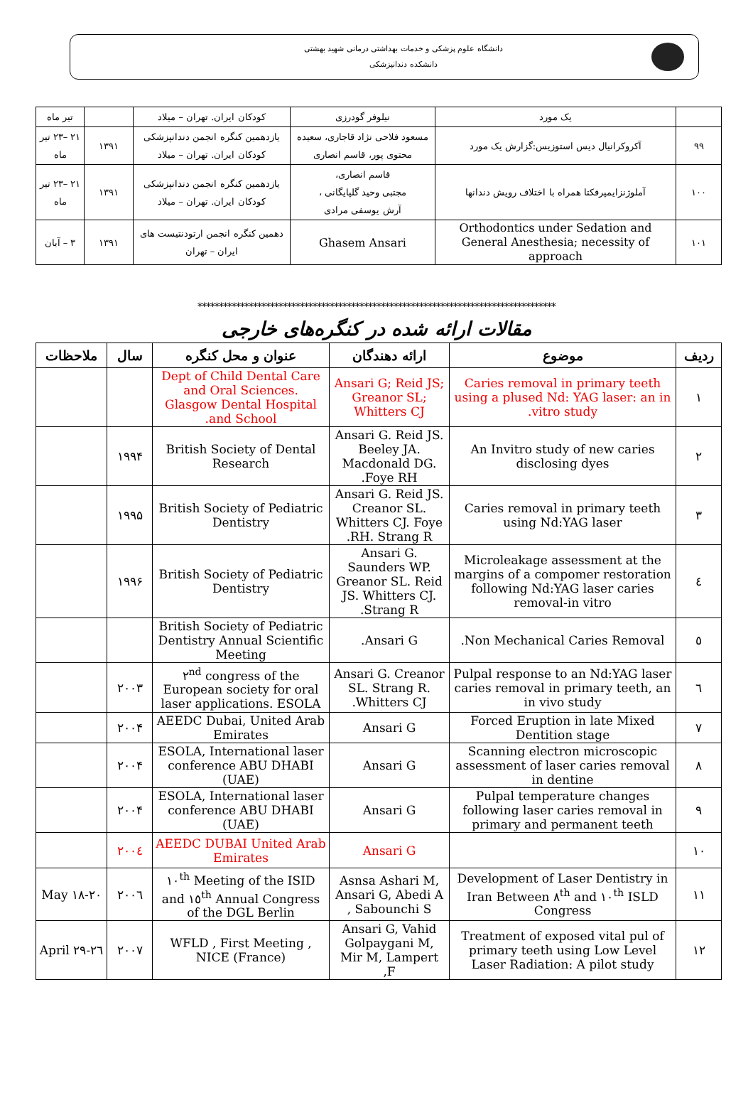دانشگاه علوم پزشکی و خدمات بهداشتی درمانی شهید بهشتی
دانشکده دندانپزشکی
| | یک مورد | نیلوفر گودرزی | کودکان ایران. تهران – میلاد | | تیر ماه |
| ۹۹ | آکروکرانیال دیس استوزیس:گزارش یک مورد | مسعود فلاحی نژاد قاجاری، سعیده محتوی پور، قاسم انصاری | یازدهمین کنگره انجمن دندانپزشکی کودکان ایران. تهران – میلاد | ۱۳۹۱ | ۲۱ –۲۳ تیر ماه |
| ۱۰۰ | آملوژنزایمپرفکتا همراه با اختلاف رویش دندانها | قاسم انصاری، مجتبی وحید گلپایگانی ، آرش یوسفی مرادی | یازدهمین کنگره انجمن دندانپزشکی کودکان ایران. تهران – میلاد | ۱۳۹۱ | ۲۱ –۲۳ تیر ماه |
| ۱۰۱ | Orthodontics under Sedation and General Anesthesia; necessity of approach | Ghasem Ansari | دهمین کنگره انجمن ارتودنتیست های ایران – تهران | ۱۳۹۱ | ۳ – آبان |
************************************************************************************
مقالات ارائه شده در کنگره‌های خارجی
| ردیف | موضوع | ارائه دهندگان | عنوان و محل کنگره | سال | ملاحظات |
| --- | --- | --- | --- | --- | --- |
| ۱ | Caries removal in primary teeth using a plused Nd: YAG laser: an in vitro study. | Ansari G; Reid JS; Greanor SL; Whitters CJ | Dept of Child Dental Care and Oral Sciences. Glasgow Dental Hospital and School. | | |
| ۲ | An Invitro study of new caries disclosing dyes | Ansari G. Reid JS. Beeley JA. Macdonald DG. Foye RH. | British Society of Dental Research | ۱۹۹۴ | |
| ۳ | Caries removal in primary teeth using Nd:YAG laser | Ansari G. Reid JS. Creanor SL. Whitters CJ. Foye RH. Strang R. | British Society of Pediatric Dentistry | ۱۹۹۵ | |
| ٤ | Microleakage assessment at the margins of a compomer restoration following Nd:YAG laser caries removal-in vitro | Ansari G. Saunders WP. Greanor SL. Reid JS. Whitters CJ. Strang R. | British Society of Pediatric Dentistry | ۱۹۹۶ | |
| ٥ | Non Mechanical Caries Removal. | Ansari G. | British Society of Pediatric Dentistry Annual Scientific Meeting | | |
| ٦ | Pulpal response to an Nd:YAG laser caries removal in primary teeth, an in vivo study | Ansari G. Creanor SL. Strang R. Whitters CJ. | ۲<sup>nd</sup> congress of the European society for oral laser applications. ESOLA | ۲۰۰۳ | |
| ۷ | Forced Eruption in late Mixed Dentition stage | Ansari G | AEEDC Dubai, United Arab Emirates | ۲۰۰۴ | |
| ۸ | Scanning electron microscopic assessment of laser caries removal in dentine | Ansari G | ESOLA, International laser conference ABU DHABI (UAE) | ۲۰۰۴ | |
| ۹ | Pulpal temperature changes following laser caries removal in primary and permanent teeth | Ansari G | ESOLA, International laser conference ABU DHABI (UAE) | ۲۰۰۴ | |
| ۱۰ | | Ansari G | AEEDC DUBAI United Arab Emirates | ۲۰۰٤ | |
| ۱۱ | Development of Laser Dentistry in Iran Between ۸<sup>th</sup> and ۱۰<sup>th</sup> ISLD Congress | Asnsa Ashari M, Ansari G, Abedi A , Sabounchi S | ۱۰<sup>th</sup> Meeting of the ISID and ۱٥<sup>th</sup> Annual Congress of the DGL Berlin | ۲۰۰٦ | May ۱۸-۲۰ |
| ۱۲ | Treatment of exposed vital pul of primary teeth using Low Level Laser Radiation: A pilot study | Ansari G, Vahid Golpaygani M, Mir M, Lampert F, | WFLD , First Meeting , NICE (France) | ۲۰۰۷ | ۲٦-۲۹ April |